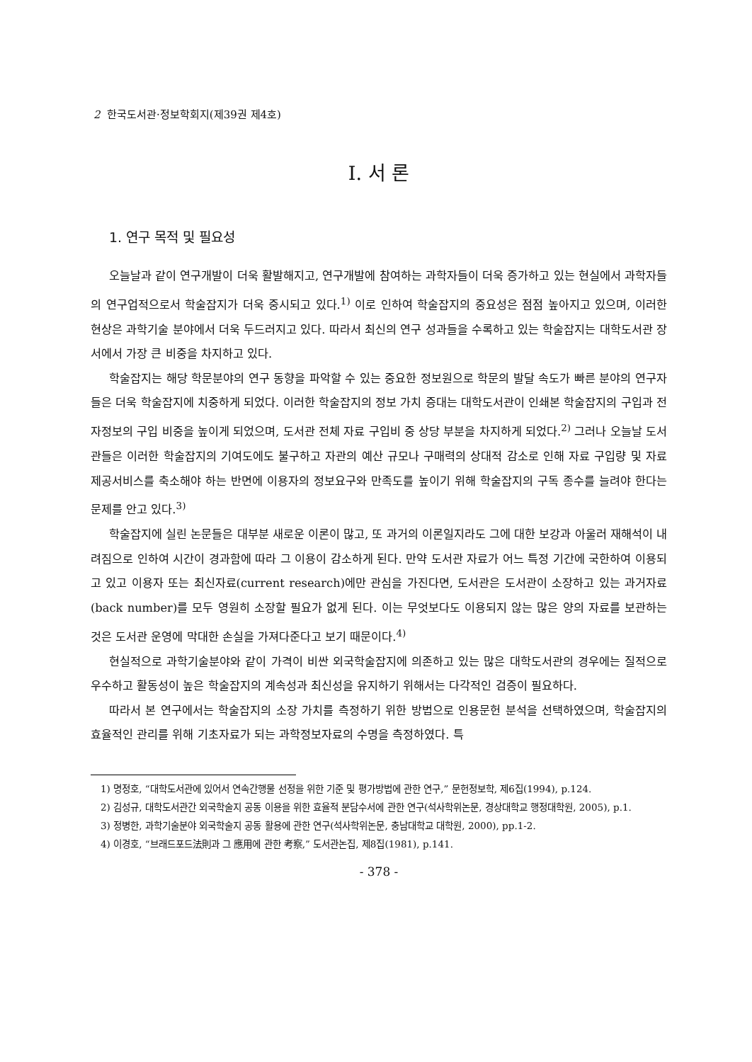2 한국도서관·정보학회지(제39권 제4호)
Ⅰ. 서 론
1. 연구 목적 및 필요성
오늘날과 같이 연구개발이 더욱 활발해지고, 연구개발에 참여하는 과학자들이 더욱 증가하고 있는 현실에서 과학자들의 연구업적으로서 학술잡지가 더욱 중시되고 있다.<sup>1)</sup> 이로 인하여 학술잡지의 중요성은 점점 높아지고 있으며, 이러한 현상은 과학기술 분야에서 더욱 두드러지고 있다. 따라서 최신의 연구 성과들을 수록하고 있는 학술잡지는 대학도서관 장서에서 가장 큰 비중을 차지하고 있다.
학술잡지는 해당 학문분야의 연구 동향을 파악할 수 있는 중요한 정보원으로 학문의 발달 속도가 빠른 분야의 연구자들은 더욱 학술잡지에 치중하게 되었다. 이러한 학술잡지의 정보 가치 증대는 대학도서관이 인쇄본 학술잡지의 구입과 전자정보의 구입 비중을 높이게 되었으며, 도서관 전체 자료 구입비 중 상당 부분을 차지하게 되었다.<sup>2)</sup> 그러나 오늘날 도서관들은 이러한 학술잡지의 기여도에도 불구하고 자관의 예산 규모나 구매력의 상대적 감소로 인해 자료 구입량 및 자료 제공서비스를 축소해야 하는 반면에 이용자의 정보요구와 만족도를 높이기 위해 학술잡지의 구독 종수를 늘려야 한다는 문제를 안고 있다.<sup>3)</sup>
학술잡지에 실린 논문들은 대부분 새로운 이론이 많고, 또 과거의 이론일지라도 그에 대한 보강과 아울러 재해석이 내려짐으로 인하여 시간이 경과함에 따라 그 이용이 감소하게 된다. 만약 도서관 자료가 어느 특정 기간에 국한하여 이용되고 있고 이용자 또는 최신자료(current research)에만 관심을 가진다면, 도서관은 도서관이 소장하고 있는 과거자료(back number)를 모두 영원히 소장할 필요가 없게 된다. 이는 무엇보다도 이용되지 않는 많은 양의 자료를 보관하는 것은 도서관 운영에 막대한 손실을 가져다준다고 보기 때문이다.<sup>4)</sup>
현실적으로 과학기술분야와 같이 가격이 비싼 외국학술잡지에 의존하고 있는 많은 대학도서관의 경우에는 질적으로 우수하고 활동성이 높은 학술잡지의 계속성과 최신성을 유지하기 위해서는 다각적인 검증이 필요하다.
따라서 본 연구에서는 학술잡지의 소장 가치를 측정하기 위한 방법으로 인용문헌 분석을 선택하였으며, 학술잡지의 효율적인 관리를 위해 기초자료가 되는 과학정보자료의 수명을 측정하였다. 특
1) 명정호, “대학도서관에 있어서 연속간행물 선정을 위한 기준 및 평가방법에 관한 연구,” 문헌정보학, 제6집(1994), p.124.
2) 김성규, 대학도서관간 외국학술지 공동 이용을 위한 효율적 분담수서에 관한 연구(석사학위논문, 경상대학교 행정대학원, 2005), p.1.
3) 정병한, 과학기술분야 외국학술지 공동 활용에 관한 연구(석사학위논문, 충남대학교 대학원, 2000), pp.1-2.
4) 이경호, “브래드포드法則과 그 應用에 관한 考察,” 도서관논집, 제8집(1981), p.141.
- 378 -